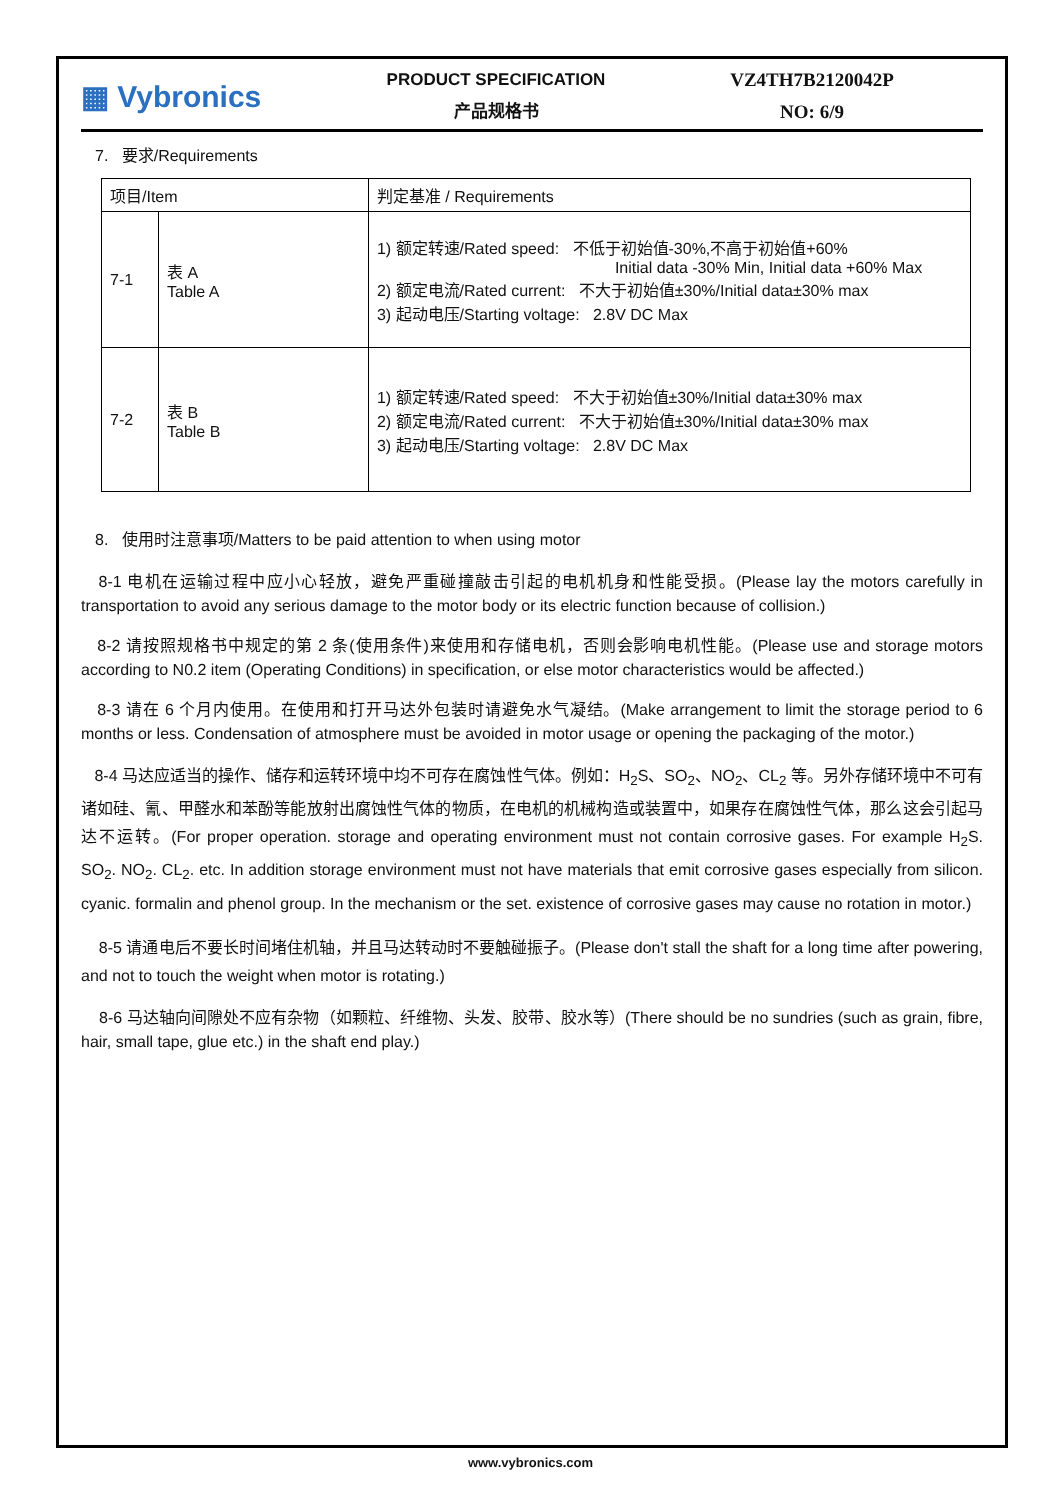▦ Vybronics
PRODUCT SPECIFICATION
产品规格书
VZ4TH7B2120042P
NO: 6/9
7. 要求/Requirements
| 项目/Item | | 判定基准 / Requirements |
| 7-1 | 表 A Table A | 1) 额定转速/Rated speed: 不低于初始值-30%,不高于初始值+60% Initial data -30% Min, Initial data +60% Max 2) 额定电流/Rated current: 不大于初始值±30%/Initial data±30% max 3) 起动电压/Starting voltage: 2.8V DC Max |
| 7-2 | 表 B Table B | 1) 额定转速/Rated speed: 不大于初始值±30%/Initial data±30% max 2) 额定电流/Rated current: 不大于初始值±30%/Initial data±30% max 3) 起动电压/Starting voltage: 2.8V DC Max |
8. 使用时注意事项/Matters to be paid attention to when using motor
8-1 电机在运输过程中应小心轻放，避免严重碰撞敲击引起的电机机身和性能受损。(Please lay the motors carefully in transportation to avoid any serious damage to the motor body or its electric function because of collision.)
8-2 请按照规格书中规定的第 2 条(使用条件)来使用和存储电机，否则会影响电机性能。(Please use and storage motors according to N0.2 item (Operating Conditions) in specification, or else motor characteristics would be affected.)
8-3 请在 6 个月内使用。在使用和打开马达外包装时请避免水气凝结。(Make arrangement to limit the storage period to 6 months or less. Condensation of atmosphere must be avoided in motor usage or opening the packaging of the motor.)
8-4 马达应适当的操作、储存和运转环境中均不可存在腐蚀性气体。例如：H<sub>2</sub>S、SO<sub>2</sub>、NO<sub>2</sub>、CL<sub>2</sub> 等。另外存储环境中不可有诸如硅、氰、甲醛水和苯酚等能放射出腐蚀性气体的物质，在电机的机械构造或装置中，如果存在腐蚀性气体，那么这会引起马达不运转。(For proper operation. storage and operating environment must not contain corrosive gases. For example H<sub>2</sub>S. SO<sub>2</sub>. NO<sub>2</sub>. CL<sub>2</sub>. etc. In addition storage environment must not have materials that emit corrosive gases especially from silicon. cyanic. formalin and phenol group. In the mechanism or the set. existence of corrosive gases may cause no rotation in motor.)
8-5 请通电后不要长时间堵住机轴，并且马达转动时不要触碰振子。(Please don't stall the shaft for a long time after powering, and not to touch the weight when motor is rotating.)
8-6 马达轴向间隙处不应有杂物（如颗粒、纤维物、头发、胶带、胶水等）(There should be no sundries (such as grain, fibre, hair, small tape, glue etc.) in the shaft end play.)
www.vybronics.com